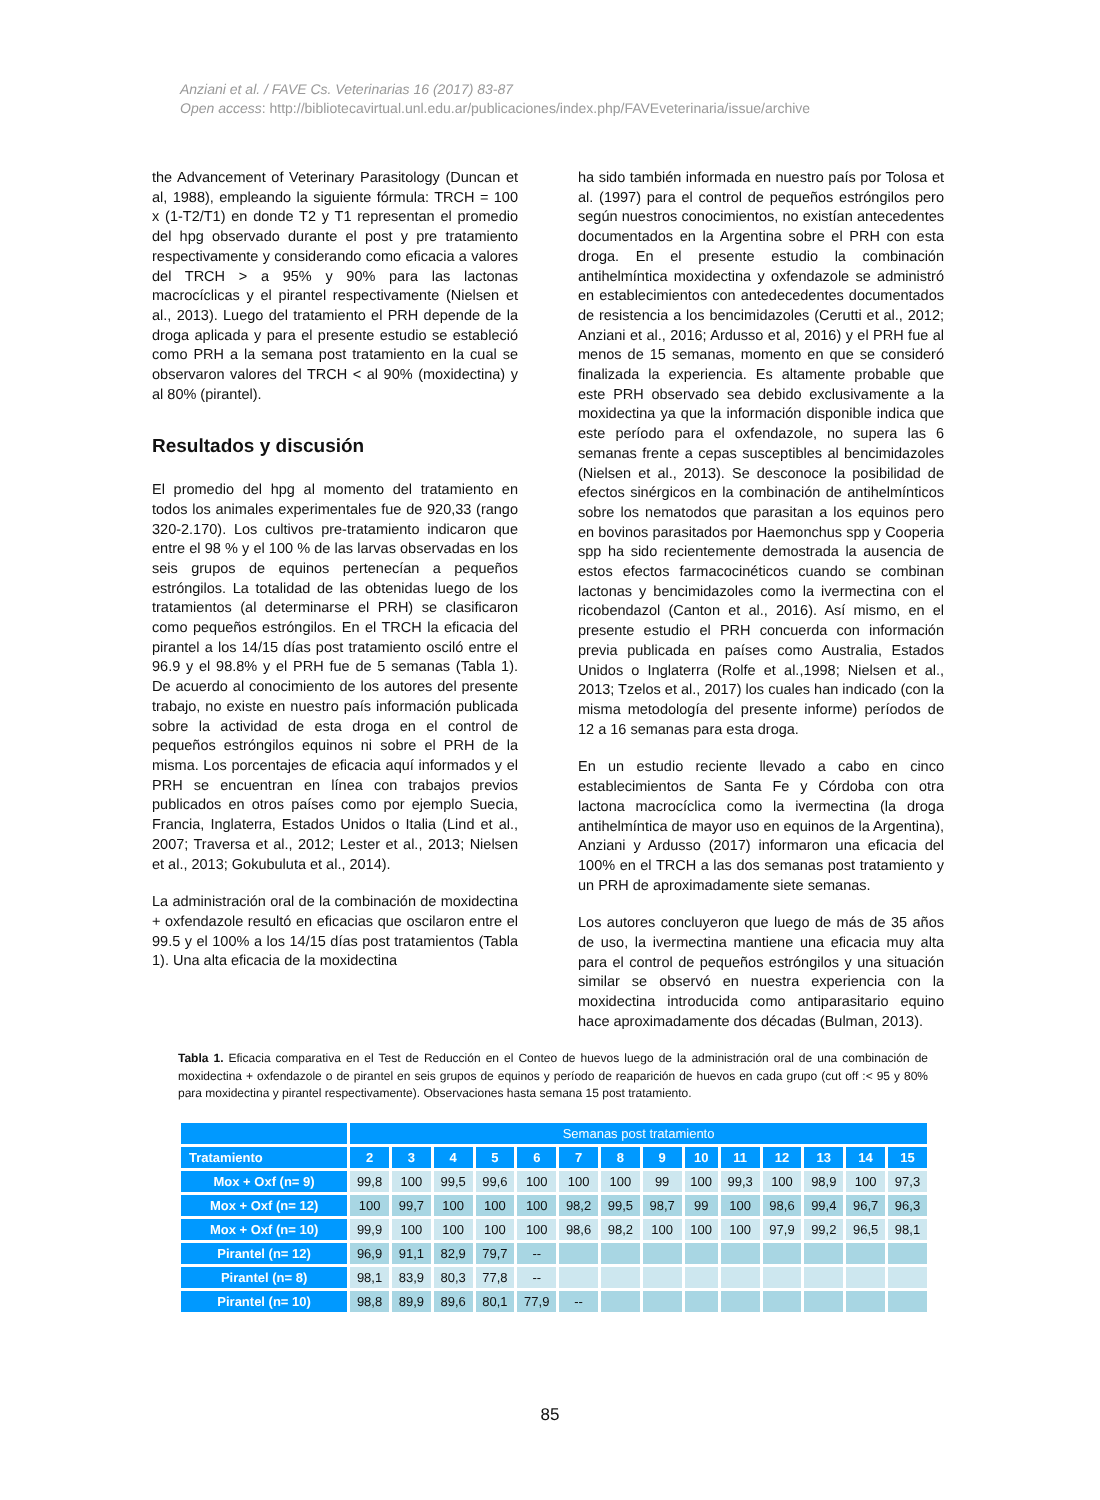Anziani et al. / FAVE Cs. Veterinarias 16 (2017) 83-87
Open access: http://bibliotecavirtual.unl.edu.ar/publicaciones/index.php/FAVEveterinaria/issue/archive
the Advancement of Veterinary Parasitology (Duncan et al, 1988), empleando la siguiente fórmula: TRCH = 100 x (1-T2/T1) en donde T2 y T1 representan el promedio del hpg observado durante el post y pre tratamiento respectivamente y considerando como eficacia a valores del TRCH > a 95% y 90% para las lactonas macrocíclicas y el pirantel respectivamente (Nielsen et al., 2013). Luego del tratamiento el PRH depende de la droga aplicada y para el presente estudio se estableció como PRH a la semana post tratamiento en la cual se observaron valores del TRCH < al 90% (moxidectina) y al 80% (pirantel).
Resultados y discusión
El promedio del hpg al momento del tratamiento en todos los animales experimentales fue de 920,33 (rango 320-2.170). Los cultivos pre-tratamiento indicaron que entre el 98 % y el 100 % de las larvas observadas en los seis grupos de equinos pertenecían a pequeños estróngilos. La totalidad de las obtenidas luego de los tratamientos (al determinarse el PRH) se clasificaron como pequeños estróngilos. En el TRCH la eficacia del pirantel a los 14/15 días post tratamiento osciló entre el 96.9 y el 98.8% y el PRH fue de 5 semanas (Tabla 1). De acuerdo al conocimiento de los autores del presente trabajo, no existe en nuestro país información publicada sobre la actividad de esta droga en el control de pequeños estróngilos equinos ni sobre el PRH de la misma. Los porcentajes de eficacia aquí informados y el PRH se encuentran en línea con trabajos previos publicados en otros países como por ejemplo Suecia, Francia, Inglaterra, Estados Unidos o Italia (Lind et al., 2007; Traversa et al., 2012; Lester et al., 2013; Nielsen et al., 2013; Gokubuluta et al., 2014).
La administración oral de la combinación de moxidectina + oxfendazole resultó en eficacias que oscilaron entre el 99.5 y el 100% a los 14/15 días post tratamientos (Tabla 1). Una alta eficacia de la moxidectina
ha sido también informada en nuestro país por Tolosa et al. (1997) para el control de pequeños estróngilos pero según nuestros conocimientos, no existían antecedentes documentados en la Argentina sobre el PRH con esta droga. En el presente estudio la combinación antihelmíntica moxidectina y oxfendazole se administró en establecimientos con antedecedentes documentados de resistencia a los bencimidazoles (Cerutti et al., 2012; Anziani et al., 2016; Ardusso et al, 2016) y el PRH fue al menos de 15 semanas, momento en que se consideró finalizada la experiencia. Es altamente probable que este PRH observado sea debido exclusivamente a la moxidectina ya que la información disponible indica que este período para el oxfendazole, no supera las 6 semanas frente a cepas susceptibles al bencimidazoles (Nielsen et al., 2013). Se desconoce la posibilidad de efectos sinérgicos en la combinación de antihelmínticos sobre los nematodos que parasitan a los equinos pero en bovinos parasitados por Haemonchus spp y Cooperia spp ha sido recientemente demostrada la ausencia de estos efectos farmacocinéticos cuando se combinan lactonas y bencimidazoles como la ivermectina con el ricobendazol (Canton et al., 2016). Así mismo, en el presente estudio el PRH concuerda con información previa publicada en países como Australia, Estados Unidos o Inglaterra (Rolfe et al.,1998; Nielsen et al., 2013; Tzelos et al., 2017) los cuales han indicado (con la misma metodología del presente informe) períodos de 12 a 16 semanas para esta droga.
En un estudio reciente llevado a cabo en cinco establecimientos de Santa Fe y Córdoba con otra lactona macrocíclica como la ivermectina (la droga antihelmíntica de mayor uso en equinos de la Argentina), Anziani y Ardusso (2017) informaron una eficacia del 100% en el TRCH a las dos semanas post tratamiento y un PRH de aproximadamente siete semanas.
Los autores concluyeron que luego de más de 35 años de uso, la ivermectina mantiene una eficacia muy alta para el control de pequeños estróngilos y una situación similar se observó en nuestra experiencia con la moxidectina introducida como antiparasitario equino hace aproximadamente dos décadas (Bulman, 2013).
Tabla 1. Eficacia comparativa en el Test de Reducción en el Conteo de huevos luego de la administración oral de una combinación de moxidectina + oxfendazole o de pirantel en seis grupos de equinos y período de reaparición de huevos en cada grupo (cut off :< 95 y 80% para moxidectina y pirantel respectivamente). Observaciones hasta semana 15 post tratamiento.
| | Semanas post tratamiento | | | | | | | | | | | | | |
| Tratamiento | 2 | 3 | 4 | 5 | 6 | 7 | 8 | 9 | 10 | 11 | 12 | 13 | 14 | 15 |
| Mox + Oxf (n= 9) | 99,8 | 100 | 99,5 | 99,6 | 100 | 100 | 100 | 99 | 100 | 99,3 | 100 | 98,9 | 100 | 97,3 |
| Mox + Oxf (n= 12) | 100 | 99,7 | 100 | 100 | 100 | 98,2 | 99,5 | 98,7 | 99 | 100 | 98,6 | 99,4 | 96,7 | 96,3 |
| Mox + Oxf (n= 10) | 99,9 | 100 | 100 | 100 | 100 | 98,6 | 98,2 | 100 | 100 | 100 | 97,9 | 99,2 | 96,5 | 98,1 |
| Pirantel (n= 12) | 96,9 | 91,1 | 82,9 | 79,7 | -- | | | | | | | | | |
| Pirantel (n= 8) | 98,1 | 83,9 | 80,3 | 77,8 | -- | | | | | | | | | |
| Pirantel (n= 10) | 98,8 | 89,9 | 89,6 | 80,1 | 77,9 | -- | | | | | | | | |
85